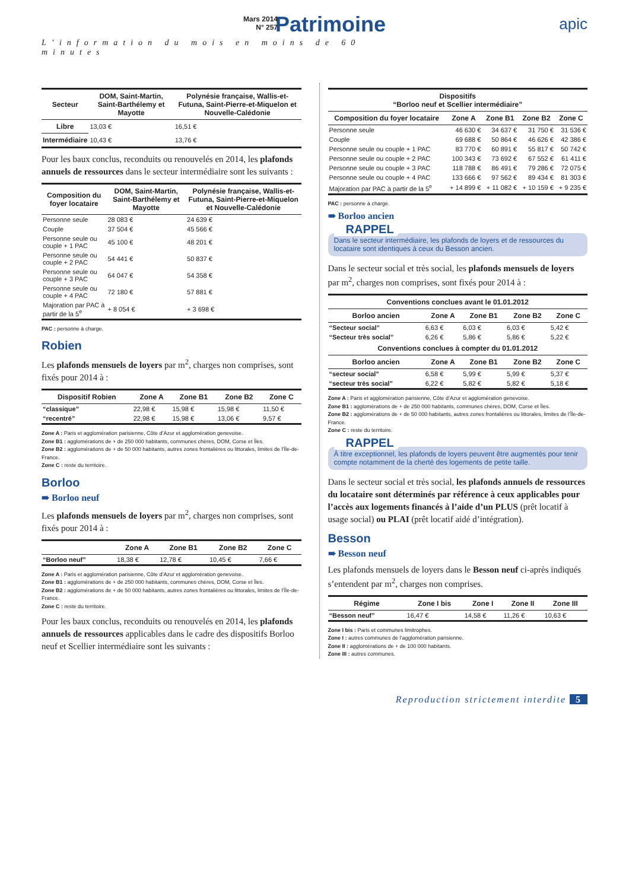Mars 2014
N° 257
Patrimoine
L’information du mois en moins de 60 minutes
apic
| Secteur | DOM, Saint-Martin, Saint-Barthélemy et Mayotte | Polynésie française, Wallis-et-Futuna, Saint-Pierre-et-Miquelon et Nouvelle-Calédonie |
| --- | --- | --- |
| Libre | 13,03 € | 16,51 € |
| Intermédiaire | 10,43 € | 13,76 € |
Pour les baux conclus, reconduits ou renouvelés en 2014, les plafonds annuels de ressources dans le secteur intermédiaire sont les suivants :
| Composition du foyer locataire | DOM, Saint-Martin, Saint-Barthélemy et Mayotte | Polynésie française, Wallis-et-Futuna, Saint-Pierre-et-Miquelon et Nouvelle-Calédonie |
| --- | --- | --- |
| Personne seule | 28 083 € | 24 639 € |
| Couple | 37 504 € | 45 566 € |
| Personne seule ou couple + 1 PAC | 45 100 € | 48 201 € |
| Personne seule ou couple + 2 PAC | 54 441 € | 50 837 € |
| Personne seule ou couple + 3 PAC | 64 047 € | 54 358 € |
| Personne seule ou couple + 4 PAC | 72 180 € | 57 881 € |
| Majoration par PAC à partir de la 5<sup>e</sup> | + 8 054 € | + 3 698 € |
PAC : personne à charge.
Robien
Les plafonds mensuels de loyers par m<sup>2</sup>, charges non comprises, sont fixés pour 2014 à :
| Dispositif Robien | Zone A | Zone B1 | Zone B2 | Zone C |
| --- | --- | --- | --- | --- |
| “classique” | 22,98 € | 15,98 € | 15,98 € | 11,50 € |
| “recentré” | 22,98 € | 15,98 € | 13,06 € | 9,57 € |
Zone A : Paris et agglomération parisienne, Côte d’Azur et agglomération genevoise.
Zone B1 : agglomérations de + de 250 000 habitants, communes chères, DOM, Corse et Îles.
Zone B2 : agglomérations de + de 50 000 habitants, autres zones frontalières ou littorales, limites de l’Île-de-France.
Zone C : reste du territoire.
Borloo
➠ Borloo neuf
Les plafonds mensuels de loyers par m<sup>2</sup>, charges non comprises, sont fixés pour 2014 à :
| | Zone A | Zone B1 | Zone B2 | Zone C |
| --- | --- | --- | --- | --- |
| “Borloo neuf” | 18,38 € | 12,78 € | 10,45 € | 7,66 € |
Zone A : Paris et agglomération parisienne, Côte d’Azur et agglomération genevoise.
Zone B1 : agglomérations de + de 250 000 habitants, communes chères, DOM, Corse et Îles.
Zone B2 : agglomérations de + de 50 000 habitants, autres zones frontalières ou littorales, limites de l’Île-de-France.
Zone C : reste du territoire.
Pour les baux conclus, reconduits ou renouvelés en 2014, les plafonds annuels de ressources applicables dans le cadre des dispositifs Borloo neuf et Scellier intermédiaire sont les suivants :
| Dispositifs “Borloo neuf et Scellier intermédiaire” | | | | |
| --- | --- | --- | --- | --- |
| Composition du foyer locataire | Zone A | Zone B1 | Zone B2 | Zone C |
| Personne seule | 46 630 € | 34 637 € | 31 750 € | 31 536 € |
| Couple | 69 688 € | 50 864 € | 46 626 € | 42 386 € |
| Personne seule ou couple + 1 PAC | 83 770 € | 60 891 € | 55 817 € | 50 742 € |
| Personne seule ou couple + 2 PAC | 100 343 € | 73 692 € | 67 552 € | 61 411 € |
| Personne seule ou couple + 3 PAC | 118 788 € | 86 491 € | 79 286 € | 72 075 € |
| Personne seule ou couple + 4 PAC | 133 666 € | 97 562 € | 89 434 € | 81 303 € |
| Majoration par PAC à partir de la 5<sup>e</sup> | + 14 899 € | + 11 082 € | + 10 159 € | + 9 235 € |
PAC : personne à charge.
➠ Borloo ancien
RAPPEL
Dans le secteur intermédiaire, les plafonds de loyers et de ressources du locataire sont identiques à ceux du Besson ancien.
Dans le secteur social et très social, les plafonds mensuels de loyers par m<sup>2</sup>, charges non comprises, sont fixés pour 2014 à :
| Conventions conclues avant le 01.01.2012 | | | | |
| --- | --- | --- | --- | --- |
| Borloo ancien | Zone A | Zone B1 | Zone B2 | Zone C |
| “Secteur social” | 6,63 € | 6,03 € | 6,03 € | 5,42 € |
| “Secteur très social” | 6,26 € | 5,86 € | 5,86 € | 5,22 € |
| Conventions conclues à compter du 01.01.2012 | | | | |
| Borloo ancien | Zone A | Zone B1 | Zone B2 | Zone C |
| “secteur social” | 6,58 € | 5,99 € | 5,99 € | 5,37 € |
| “secteur très social” | 6,22 € | 5,82 € | 5,82 € | 5,18 € |
Zone A : Paris et agglomération parisienne, Côte d’Azur et agglomération genevoise.
Zone B1 : agglomérations de + de 250 000 habitants, communes chères, DOM, Corse et Îles.
Zone B2 : agglomérations de + de 50 000 habitants, autres zones frontalières ou littorales, limites de l’Île-de-France.
Zone C : reste du territoire.
RAPPEL
À titre exceptionnel, les plafonds de loyers peuvent être augmentés pour tenir compte notamment de la cherté des logements de petite taille.
Dans le secteur social et très social, les plafonds annuels de ressources du locataire sont déterminés par référence à ceux applicables pour l’accès aux logements financés à l’aide d’un PLUS (prêt locatif à usage social) ou PLAI (prêt locatif aidé d’intégration).
Besson
➠ Besson neuf
Les plafonds mensuels de loyers dans le Besson neuf ci-après indiqués s’entendent par m<sup>2</sup>, charges non comprises.
| Régime | Zone I bis | Zone I | Zone II | Zone III |
| --- | --- | --- | --- | --- |
| “Besson neuf” | 16,47 € | 14,58 € | 11,26 € | 10,63 € |
Zone I bis : Paris et communes limitrophes.
Zone I : autres communes de l’agglomération parisienne.
Zone II : agglomérations de + de 100 000 habitants.
Zone III : autres communes.
Reproduction strictement interdite 5